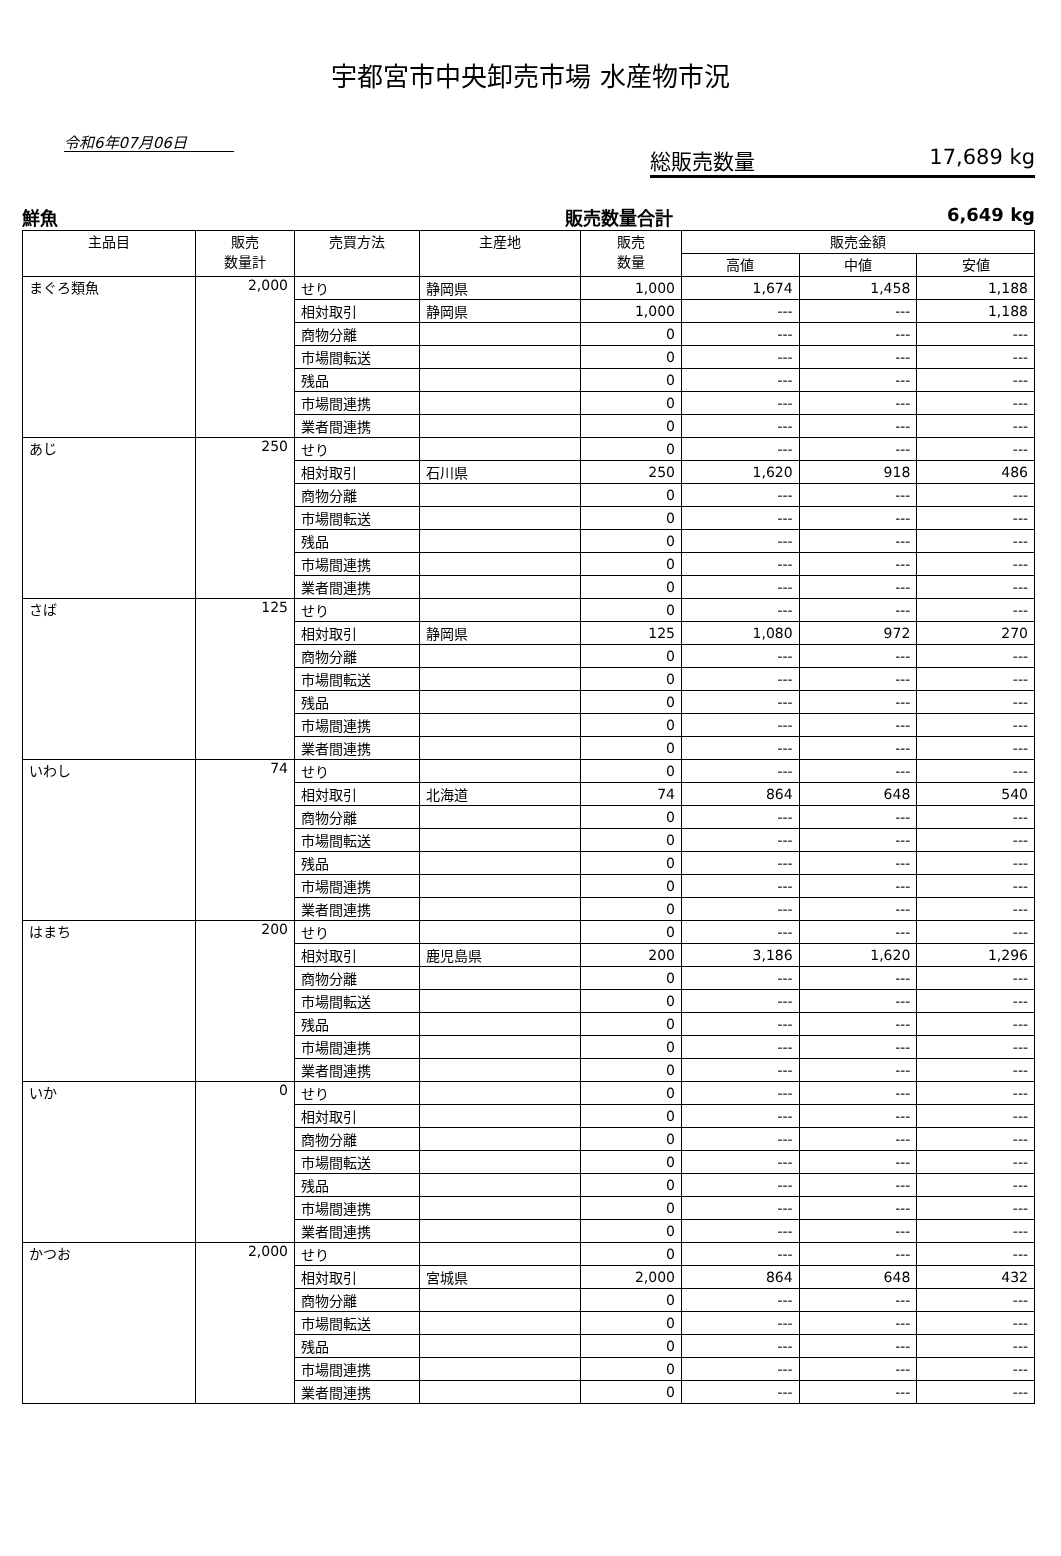宇都宮市中央卸売市場 水産物市況
令和6年07月06日
総販売数量 17,689 kg
鮮魚 販売数量合計 6,649 kg
| 主品目 | 販売 数量計 | 売買方法 | 主産地 | 販売 数量 | 販売金額 | | |
| --- | --- | --- | --- | --- | --- | --- | --- |
| | | | | | 高値 | 中値 | 安値 |
| まぐろ類魚 | 2,000 | せり | 静岡県 | 1,000 | 1,674 | 1,458 | 1,188 |
| | | 相対取引 | 静岡県 | 1,000 | --- | --- | 1,188 |
| | | 商物分離 | | 0 | --- | --- | --- |
| | | 市場間転送 | | 0 | --- | --- | --- |
| | | 残品 | | 0 | --- | --- | --- |
| | | 市場間連携 | | 0 | --- | --- | --- |
| | | 業者間連携 | | 0 | --- | --- | --- |
| あじ | 250 | せり | | 0 | --- | --- | --- |
| | | 相対取引 | 石川県 | 250 | 1,620 | 918 | 486 |
| | | 商物分離 | | 0 | --- | --- | --- |
| | | 市場間転送 | | 0 | --- | --- | --- |
| | | 残品 | | 0 | --- | --- | --- |
| | | 市場間連携 | | 0 | --- | --- | --- |
| | | 業者間連携 | | 0 | --- | --- | --- |
| さば | 125 | せり | | 0 | --- | --- | --- |
| | | 相対取引 | 静岡県 | 125 | 1,080 | 972 | 270 |
| | | 商物分離 | | 0 | --- | --- | --- |
| | | 市場間転送 | | 0 | --- | --- | --- |
| | | 残品 | | 0 | --- | --- | --- |
| | | 市場間連携 | | 0 | --- | --- | --- |
| | | 業者間連携 | | 0 | --- | --- | --- |
| いわし | 74 | せり | | 0 | --- | --- | --- |
| | | 相対取引 | 北海道 | 74 | 864 | 648 | 540 |
| | | 商物分離 | | 0 | --- | --- | --- |
| | | 市場間転送 | | 0 | --- | --- | --- |
| | | 残品 | | 0 | --- | --- | --- |
| | | 市場間連携 | | 0 | --- | --- | --- |
| | | 業者間連携 | | 0 | --- | --- | --- |
| はまち | 200 | せり | | 0 | --- | --- | --- |
| | | 相対取引 | 鹿児島県 | 200 | 3,186 | 1,620 | 1,296 |
| | | 商物分離 | | 0 | --- | --- | --- |
| | | 市場間転送 | | 0 | --- | --- | --- |
| | | 残品 | | 0 | --- | --- | --- |
| | | 市場間連携 | | 0 | --- | --- | --- |
| | | 業者間連携 | | 0 | --- | --- | --- |
| いか | 0 | せり | | 0 | --- | --- | --- |
| | | 相対取引 | | 0 | --- | --- | --- |
| | | 商物分離 | | 0 | --- | --- | --- |
| | | 市場間転送 | | 0 | --- | --- | --- |
| | | 残品 | | 0 | --- | --- | --- |
| | | 市場間連携 | | 0 | --- | --- | --- |
| | | 業者間連携 | | 0 | --- | --- | --- |
| かつお | 2,000 | せり | | 0 | --- | --- | --- |
| | | 相対取引 | 宮城県 | 2,000 | 864 | 648 | 432 |
| | | 商物分離 | | 0 | --- | --- | --- |
| | | 市場間転送 | | 0 | --- | --- | --- |
| | | 残品 | | 0 | --- | --- | --- |
| | | 市場間連携 | | 0 | --- | --- | --- |
| | | 業者間連携 | | 0 | --- | --- | --- |